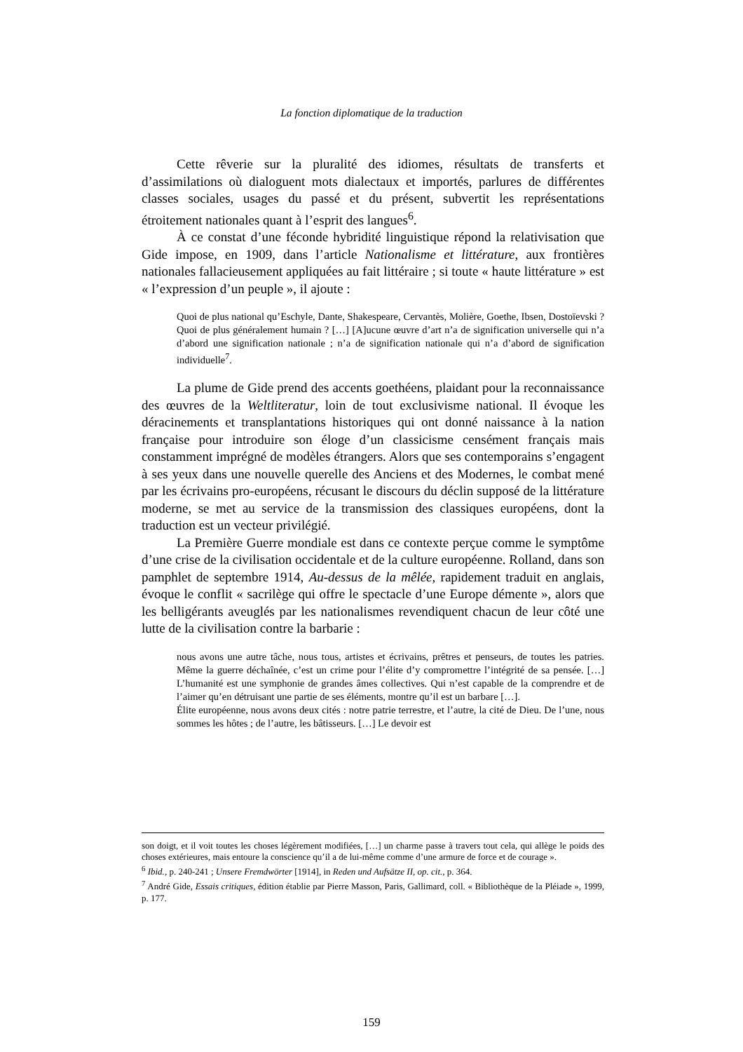La fonction diplomatique de la traduction
Cette rêverie sur la pluralité des idiomes, résultats de transferts et d’assimilations où dialoguent mots dialectaux et importés, parlures de différentes classes sociales, usages du passé et du présent, subvertit les représentations étroitement nationales quant à l’esprit des langues<sup>6</sup>.
À ce constat d’une féconde hybridité linguistique répond la relativisation que Gide impose, en 1909, dans l’article Nationalisme et littérature, aux frontières nationales fallacieusement appliquées au fait littéraire ; si toute « haute littérature » est « l’expression d’un peuple », il ajoute :
Quoi de plus national qu’Eschyle, Dante, Shakespeare, Cervantès, Molière, Goethe, Ibsen, Dostoïevski ? Quoi de plus généralement humain ? […] [A]ucune œuvre d’art n’a de signification universelle qui n’a d’abord une signification nationale ; n’a de signification nationale qui n’a d’abord de signification individuelle<sup>7</sup>.
La plume de Gide prend des accents goethéens, plaidant pour la reconnaissance des œuvres de la Weltliteratur, loin de tout exclusivisme national. Il évoque les déracinements et transplantations historiques qui ont donné naissance à la nation française pour introduire son éloge d’un classicisme censément français mais constamment imprégné de modèles étrangers. Alors que ses contemporains s’engagent à ses yeux dans une nouvelle querelle des Anciens et des Modernes, le combat mené par les écrivains pro-européens, récusant le discours du déclin supposé de la littérature moderne, se met au service de la transmission des classiques européens, dont la traduction est un vecteur privilégié.
La Première Guerre mondiale est dans ce contexte perçue comme le symptôme d’une crise de la civilisation occidentale et de la culture européenne. Rolland, dans son pamphlet de septembre 1914, Au-dessus de la mêlée, rapidement traduit en anglais, évoque le conflit « sacrilège qui offre le spectacle d’une Europe démente », alors que les belligérants aveuglés par les nationalismes revendiquent chacun de leur côté une lutte de la civilisation contre la barbarie :
nous avons une autre tâche, nous tous, artistes et écrivains, prêtres et penseurs, de toutes les patries. Même la guerre déchaînée, c’est un crime pour l’élite d’y compromettre l’intégrité de sa pensée. […] L’humanité est une symphonie de grandes âmes collectives. Qui n’est capable de la comprendre et de l’aimer qu’en détruisant une partie de ses éléments, montre qu’il est un barbare […].
Élite européenne, nous avons deux cités : notre patrie terrestre, et l’autre, la cité de Dieu. De l’une, nous sommes les hôtes ; de l’autre, les bâtisseurs. […] Le devoir est
son doigt, et il voit toutes les choses légèrement modifiées, […] un charme passe à travers tout cela, qui allège le poids des choses extérieures, mais entoure la conscience qu’il a de lui-même comme d’une armure de force et de courage ».
<sup>6</sup> Ibid., p. 240-241 ; Unsere Fremdwörter [1914], in Reden und Aufsätze II, op. cit., p. 364.
<sup>7</sup> André Gide, Essais critiques, édition établie par Pierre Masson, Paris, Gallimard, coll. « Bibliothèque de la Pléiade », 1999, p. 177.
159